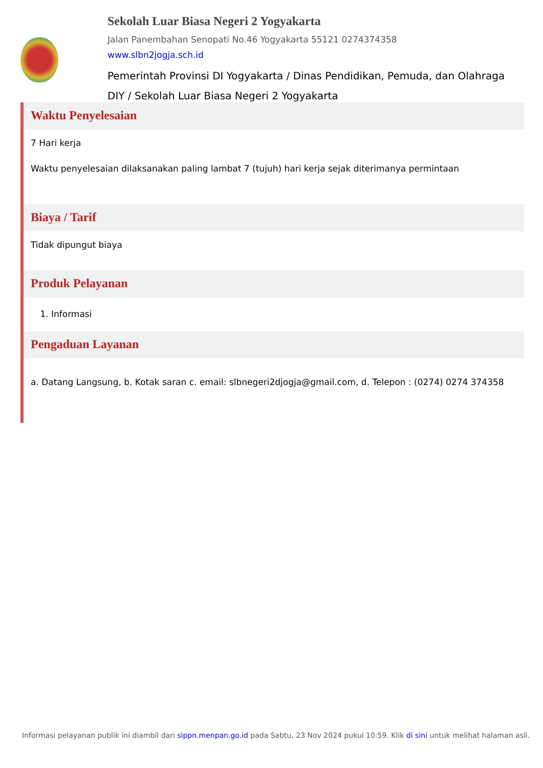Sekolah Luar Biasa Negeri 2 Yogyakarta
Jalan Panembahan Senopati No.46 Yogyakarta 55121 0274374358
www.slbn2jogja.sch.id
Pemerintah Provinsi DI Yogyakarta / Dinas Pendidikan, Pemuda, dan Olahraga DIY / Sekolah Luar Biasa Negeri 2 Yogyakarta
Waktu Penyelesaian
7 Hari kerja
Waktu penyelesaian dilaksanakan paling lambat 7 (tujuh) hari kerja sejak diterimanya permintaan
Biaya / Tarif
Tidak dipungut biaya
Produk Pelayanan
1. Informasi
Pengaduan Layanan
a. Datang Langsung, b. Kotak saran c. email: slbnegeri2djogja@gmail.com, d. Telepon : (0274) 0274 374358
Informasi pelayanan publik ini diambil dari sippn.menpan.go.id pada Sabtu, 23 Nov 2024 pukul 10:59. Klik di sini untuk melihat halaman asli.